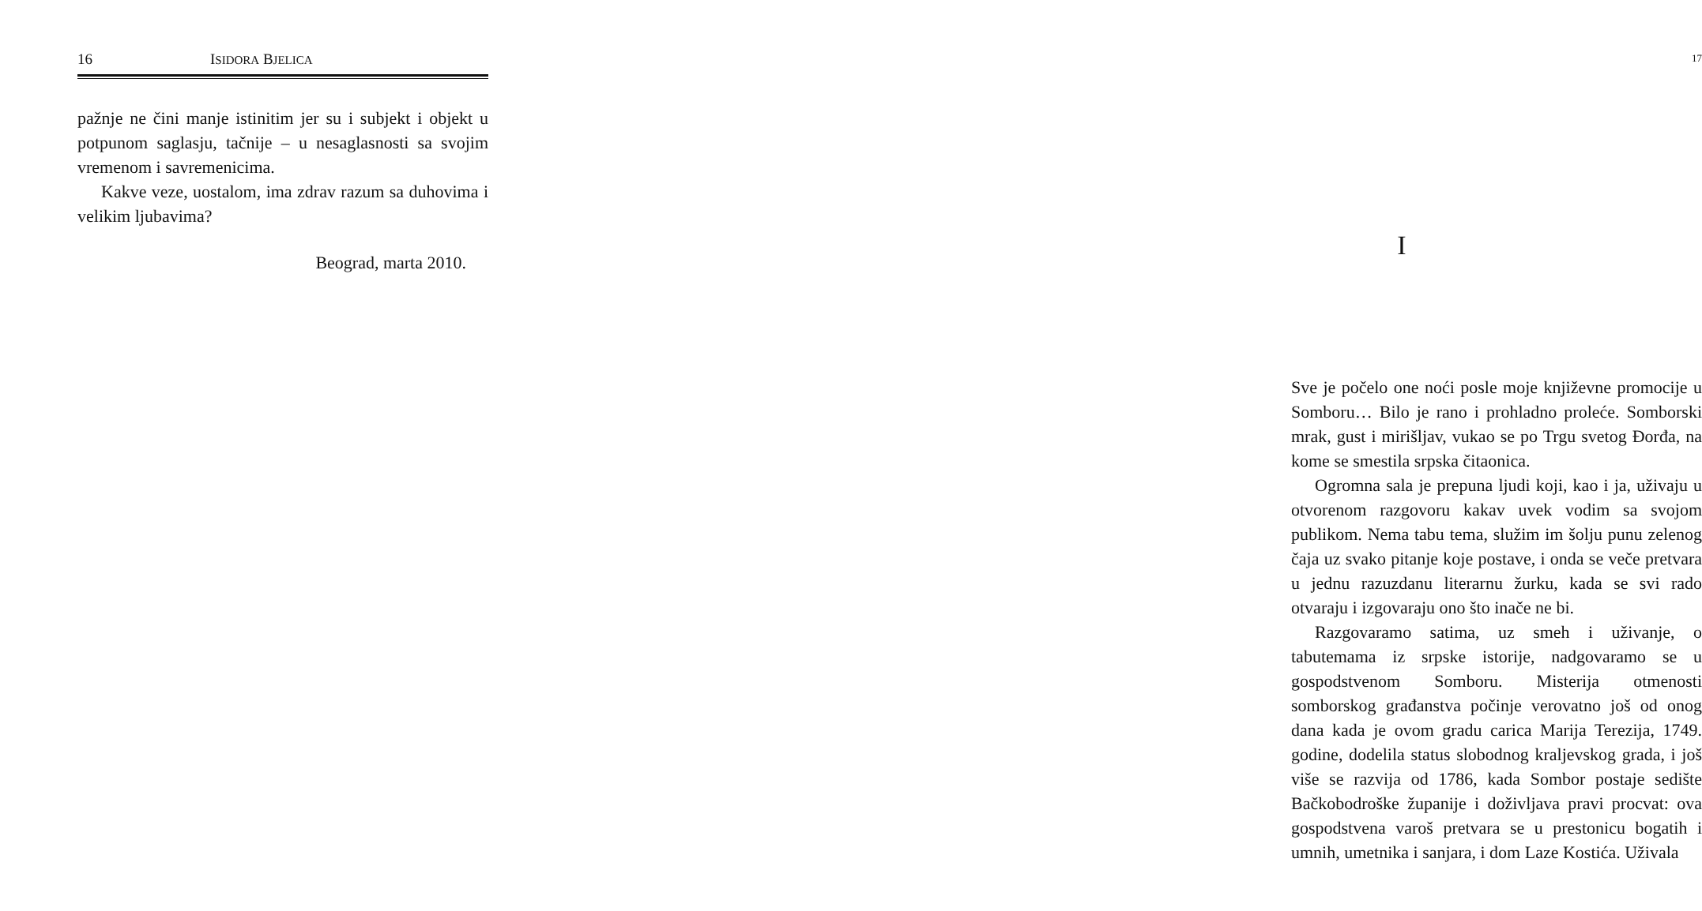16 ISIDORA BJELICA
pažnje ne čini manje istinitim jer su i subjekt i objekt u potpunom saglasju, tačnije – u nesaglasnosti sa svojim vremenom i savremenicima.
Kakve veze, uostalom, ima zdrav razum sa duhovima i velikim ljubavima?
Beograd, marta 2010.
17
I
Sve je počelo one noći posle moje književne promocije u Somboru… Bilo je rano i prohladno proleće. Somborski mrak, gust i mirišljav, vukao se po Trgu svetog Đorđa, na kome se smestila srpska čitaonica.
Ogromna sala je prepuna ljudi koji, kao i ja, uživaju u otvorenom razgovoru kakav uvek vodim sa svojom publikom. Nema tabu tema, služim im šolju punu zelenog čaja uz svako pitanje koje postave, i onda se veče pretvara u jednu razuzdanu literarnu žurku, kada se svi rado otvaraju i izgovaraju ono što inače ne bi.
Razgovaramo satima, uz smeh i uživanje, o tabutemama iz srpske istorije, nadgovaramo se u gospodstvenom Somboru. Misterija otmenosti somborskog građanstva počinje verovatno još od onog dana kada je ovom gradu carica Marija Terezija, 1749. godine, dodelila status slobodnog kraljevskog grada, i još više se razvija od 1786, kada Sombor postaje sedište Bačkobodroške županije i doživljava pravi procvat: ova gospodstvena varoš pretvara se u prestonicu bogatih i umnih, umetnika i sanjara, i dom Laze Kostića. Uživala